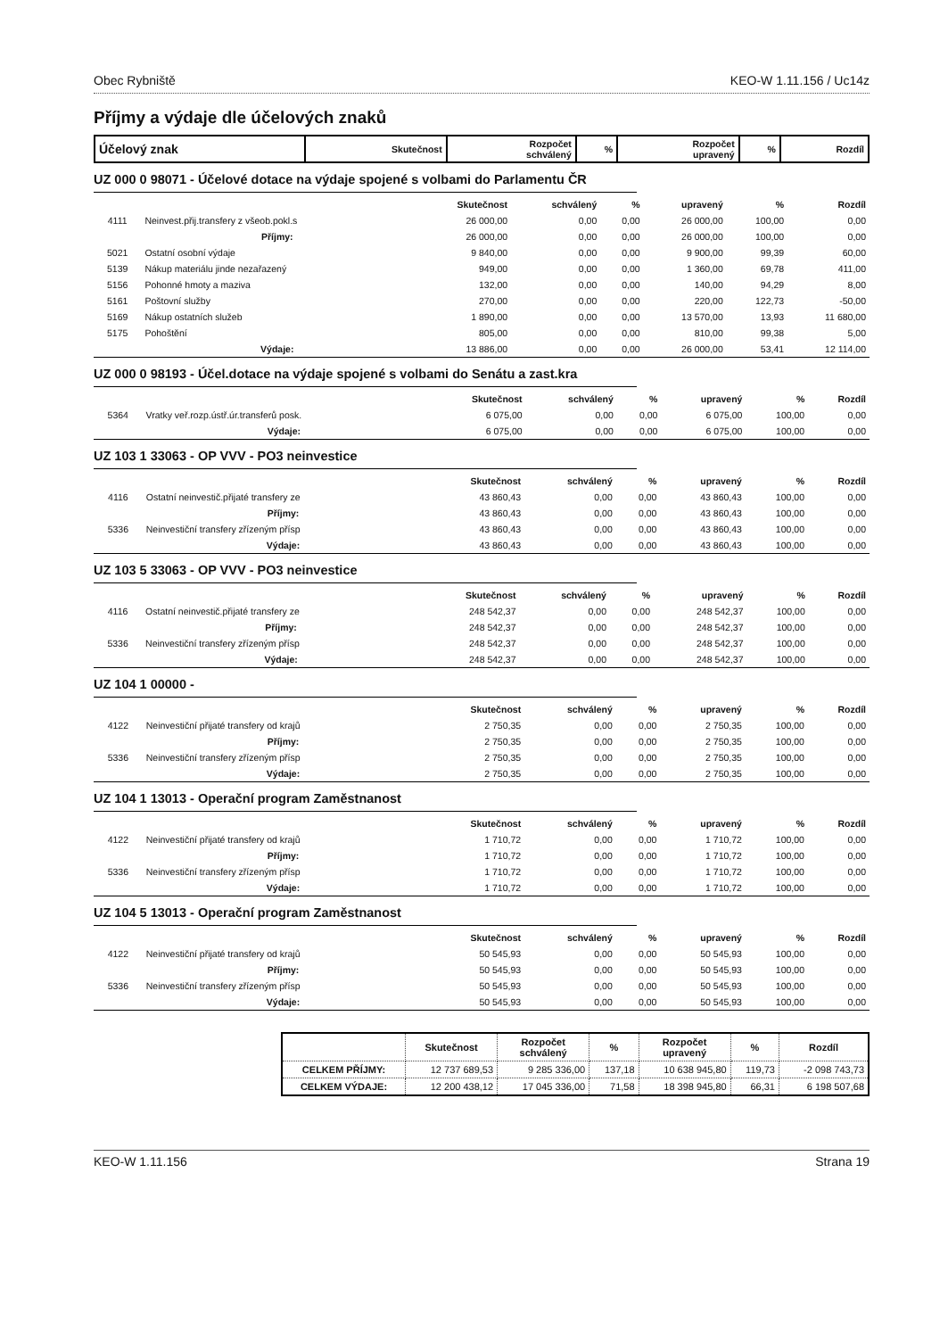Obec Rybniště KEO-W 1.11.156 / Uc14z
Příjmy a výdaje dle účelových znaků
| Účelový znak | Skutečnost | Rozpočet schválený | % | Rozpočet upravený | % | Rozdíl |
UZ 000 0 98071 - Účelové dotace na výdaje spojené s volbami do Parlamentu ČR
| | | Skutečnost | schválený | % | upravený | % | Rozdíl |
| --- | --- | --- | --- | --- | --- | --- | --- |
| 4111 | Neinvest.přij.transfery z všeob.pokl.s | 26 000,00 | 0,00 | 0,00 | 26 000,00 | 100,00 | 0,00 |
| | Příjmy: | 26 000,00 | 0,00 | 0,00 | 26 000,00 | 100,00 | 0,00 |
| 5021 | Ostatní osobní výdaje | 9 840,00 | 0,00 | 0,00 | 9 900,00 | 99,39 | 60,00 |
| 5139 | Nákup materiálu jinde nezařazený | 949,00 | 0,00 | 0,00 | 1 360,00 | 69,78 | 411,00 |
| 5156 | Pohonné hmoty a maziva | 132,00 | 0,00 | 0,00 | 140,00 | 94,29 | 8,00 |
| 5161 | Poštovní služby | 270,00 | 0,00 | 0,00 | 220,00 | 122,73 | -50,00 |
| 5169 | Nákup ostatních služeb | 1 890,00 | 0,00 | 0,00 | 13 570,00 | 13,93 | 11 680,00 |
| 5175 | Pohoštění | 805,00 | 0,00 | 0,00 | 810,00 | 99,38 | 5,00 |
| | Výdaje: | 13 886,00 | 0,00 | 0,00 | 26 000,00 | 53,41 | 12 114,00 |
UZ 000 0 98193 - Účel.dotace na výdaje spojené s volbami do Senátu a zast.kra
| | | Skutečnost | schválený | % | upravený | % | Rozdíl |
| --- | --- | --- | --- | --- | --- | --- | --- |
| 5364 | Vratky veř.rozp.ústř.úr.transferů posk. | 6 075,00 | 0,00 | 0,00 | 6 075,00 | 100,00 | 0,00 |
| | Výdaje: | 6 075,00 | 0,00 | 0,00 | 6 075,00 | 100,00 | 0,00 |
UZ 103 1 33063 - OP VVV - PO3 neinvestice
| | | Skutečnost | schválený | % | upravený | % | Rozdíl |
| --- | --- | --- | --- | --- | --- | --- | --- |
| 4116 | Ostatní neinvestič.přijaté transfery ze | 43 860,43 | 0,00 | 0,00 | 43 860,43 | 100,00 | 0,00 |
| | Příjmy: | 43 860,43 | 0,00 | 0,00 | 43 860,43 | 100,00 | 0,00 |
| 5336 | Neinvestiční transfery zřízeným přísp | 43 860,43 | 0,00 | 0,00 | 43 860,43 | 100,00 | 0,00 |
| | Výdaje: | 43 860,43 | 0,00 | 0,00 | 43 860,43 | 100,00 | 0,00 |
UZ 103 5 33063 - OP VVV - PO3 neinvestice
| | | Skutečnost | schválený | % | upravený | % | Rozdíl |
| --- | --- | --- | --- | --- | --- | --- | --- |
| 4116 | Ostatní neinvestič.přijaté transfery ze | 248 542,37 | 0,00 | 0,00 | 248 542,37 | 100,00 | 0,00 |
| | Příjmy: | 248 542,37 | 0,00 | 0,00 | 248 542,37 | 100,00 | 0,00 |
| 5336 | Neinvestiční transfery zřízeným přísp | 248 542,37 | 0,00 | 0,00 | 248 542,37 | 100,00 | 0,00 |
| | Výdaje: | 248 542,37 | 0,00 | 0,00 | 248 542,37 | 100,00 | 0,00 |
UZ 104 1 00000 -
| | | Skutečnost | schválený | % | upravený | % | Rozdíl |
| --- | --- | --- | --- | --- | --- | --- | --- |
| 4122 | Neinvestiční přijaté transfery od krajů | 2 750,35 | 0,00 | 0,00 | 2 750,35 | 100,00 | 0,00 |
| | Příjmy: | 2 750,35 | 0,00 | 0,00 | 2 750,35 | 100,00 | 0,00 |
| 5336 | Neinvestiční transfery zřízeným přísp | 2 750,35 | 0,00 | 0,00 | 2 750,35 | 100,00 | 0,00 |
| | Výdaje: | 2 750,35 | 0,00 | 0,00 | 2 750,35 | 100,00 | 0,00 |
UZ 104 1 13013 - Operační program Zaměstnanost
| | | Skutečnost | schválený | % | upravený | % | Rozdíl |
| --- | --- | --- | --- | --- | --- | --- | --- |
| 4122 | Neinvestiční přijaté transfery od krajů | 1 710,72 | 0,00 | 0,00 | 1 710,72 | 100,00 | 0,00 |
| | Příjmy: | 1 710,72 | 0,00 | 0,00 | 1 710,72 | 100,00 | 0,00 |
| 5336 | Neinvestiční transfery zřízeným přísp | 1 710,72 | 0,00 | 0,00 | 1 710,72 | 100,00 | 0,00 |
| | Výdaje: | 1 710,72 | 0,00 | 0,00 | 1 710,72 | 100,00 | 0,00 |
UZ 104 5 13013 - Operační program Zaměstnanost
| | | Skutečnost | schválený | % | upravený | % | Rozdíl |
| --- | --- | --- | --- | --- | --- | --- | --- |
| 4122 | Neinvestiční přijaté transfery od krajů | 50 545,93 | 0,00 | 0,00 | 50 545,93 | 100,00 | 0,00 |
| | Příjmy: | 50 545,93 | 0,00 | 0,00 | 50 545,93 | 100,00 | 0,00 |
| 5336 | Neinvestiční transfery zřízeným přísp | 50 545,93 | 0,00 | 0,00 | 50 545,93 | 100,00 | 0,00 |
| | Výdaje: | 50 545,93 | 0,00 | 0,00 | 50 545,93 | 100,00 | 0,00 |
| | Skutečnost | Rozpočet schválený | % | Rozpočet upravený | % | Rozdíl |
| --- | --- | --- | --- | --- | --- | --- |
| CELKEM PŘÍJMY: | 12 737 689,53 | 9 285 336,00 | 137,18 | 10 638 945,80 | 119,73 | -2 098 743,73 |
| CELKEM VÝDAJE: | 12 200 438,12 | 17 045 336,00 | 71,58 | 18 398 945,80 | 66,31 | 6 198 507,68 |
KEO-W 1.11.156 Strana 19